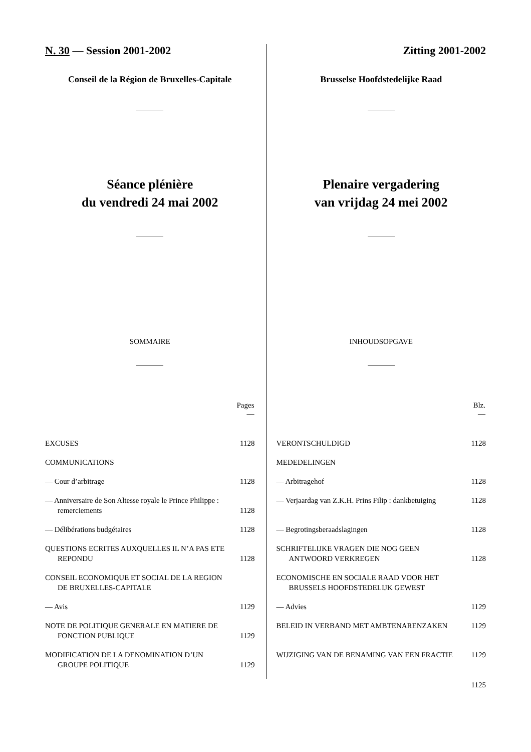N. 30 — Session 2001-2002
Conseil de la Région de Bruxelles-Capitale
Séance plénière
du vendredi 24 mai 2002
SOMMAIRE
| | Pages — |
| --- | --- |
| EXCUSES | 1128 |
| COMMUNICATIONS | |
| — Cour d’arbitrage | 1128 |
| — Anniversaire de Son Altesse royale le Prince Philippe : remerciements | 1128 |
| — Délibérations budgétaires | 1128 |
| QUESTIONS ECRITES AUXQUELLES IL N’A PAS ETE REPONDU | 1128 |
| CONSEIL ECONOMIQUE ET SOCIAL DE LA REGION DE BRUXELLES-CAPITALE | |
| — Avis | 1129 |
| NOTE DE POLITIQUE GENERALE EN MATIERE DE FONCTION PUBLIQUE | 1129 |
| MODIFICATION DE LA DENOMINATION D’UN GROUPE POLITIQUE | 1129 |
Zitting 2001-2002
Brusselse Hoofdstedelijke Raad
Plenaire vergadering
van vrijdag 24 mei 2002
INHOUDSOPGAVE
| | Blz. — |
| --- | --- |
| VERONTSCHULDIGD | 1128 |
| MEDEDELINGEN | |
| — Arbitragehof | 1128 |
| — Verjaardag van Z.K.H. Prins Filip : dankbetuiging | 1128 |
| — Begrotingsberaadslagingen | 1128 |
| SCHRIFTELIJKE VRAGEN DIE NOG GEEN ANTWOORD VERKREGEN | 1128 |
| ECONOMISCHE EN SOCIALE RAAD VOOR HET BRUSSELS HOOFDSTEDELIJK GEWEST | |
| — Advies | 1129 |
| BELEID IN VERBAND MET AMBTENARENZAKEN | 1129 |
| WIJZIGING VAN DE BENAMING VAN EEN FRACTIE | 1129 |
1125